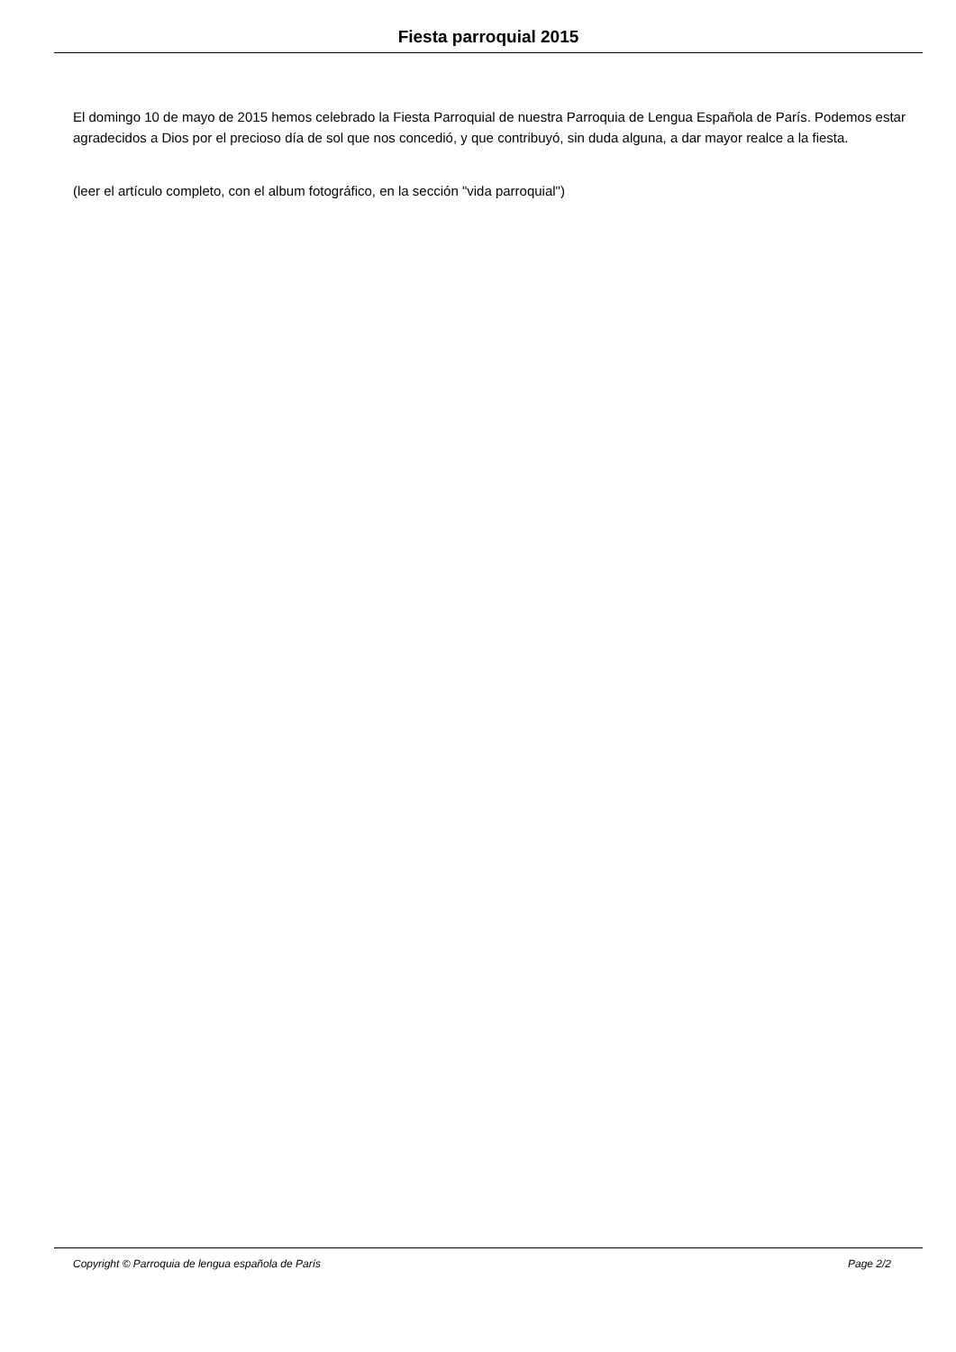Fiesta parroquial 2015
El domingo 10 de mayo de 2015 hemos celebrado la Fiesta Parroquial de nuestra Parroquia de Lengua Española de París. Podemos estar agradecidos a Dios por el precioso día de sol que nos concedió, y que contribuyó, sin duda alguna, a dar mayor realce a la fiesta.
(leer el artículo completo, con el album fotográfico, en la sección "vida parroquial")
Copyright © Parroquia de lengua española de París Page 2/2